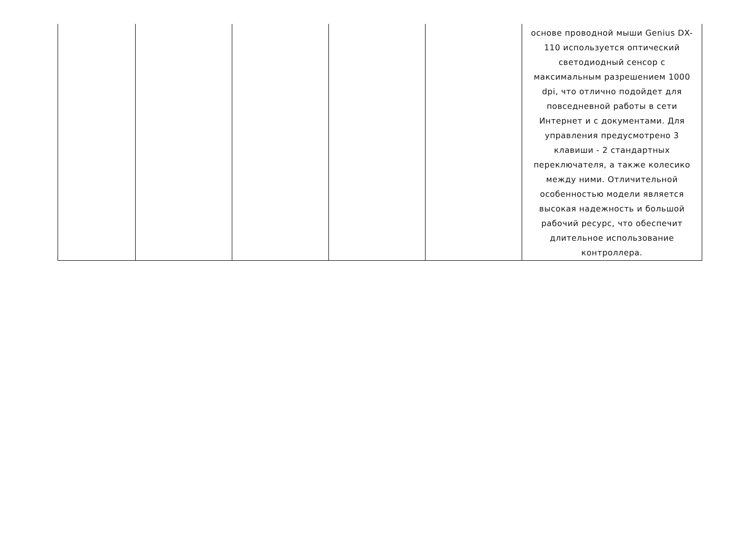| | | | | | основе проводной мыши Genius DX-110 используется оптический светодиодный сенсор с максимальным разрешением 1000 dpi, что отлично подойдет для повседневной работы в сети Интернет и с документами. Для управления предусмотрено 3 клавиши - 2 стандартных переключателя, а также колесико между ними. Отличительной особенностью модели является высокая надежность и большой рабочий ресурс, что обеспечит длительное использование контроллера. |